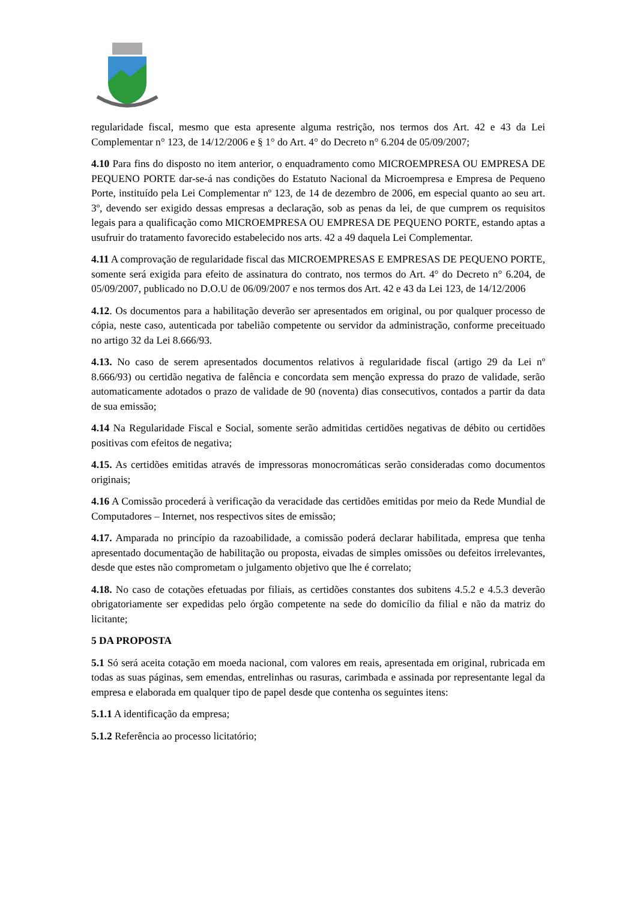regularidade fiscal, mesmo que esta apresente alguma restrição, nos termos dos Art. 42 e 43 da Lei Complementar n° 123, de 14/12/2006 e § 1° do Art. 4° do Decreto n° 6.204 de 05/09/2007;
4.10 Para fins do disposto no item anterior, o enquadramento como MICROEMPRESA OU EMPRESA DE PEQUENO PORTE dar-se-á nas condições do Estatuto Nacional da Microempresa e Empresa de Pequeno Porte, instituído pela Lei Complementar nº 123, de 14 de dezembro de 2006, em especial quanto ao seu art. 3º, devendo ser exigido dessas empresas a declaração, sob as penas da lei, de que cumprem os requisitos legais para a qualificação como MICROEMPRESA OU EMPRESA DE PEQUENO PORTE, estando aptas a usufruir do tratamento favorecido estabelecido nos arts. 42 a 49 daquela Lei Complementar.
4.11 A comprovação de regularidade fiscal das MICROEMPRESAS E EMPRESAS DE PEQUENO PORTE, somente será exigida para efeito de assinatura do contrato, nos termos do Art. 4° do Decreto n° 6.204, de 05/09/2007, publicado no D.O.U de 06/09/2007 e nos termos dos Art. 42 e 43 da Lei 123, de 14/12/2006
4.12. Os documentos para a habilitação deverão ser apresentados em original, ou por qualquer processo de cópia, neste caso, autenticada por tabelião competente ou servidor da administração, conforme preceituado no artigo 32 da Lei 8.666/93.
4.13. No caso de serem apresentados documentos relativos à regularidade fiscal (artigo 29 da Lei nº 8.666/93) ou certidão negativa de falência e concordata sem menção expressa do prazo de validade, serão automaticamente adotados o prazo de validade de 90 (noventa) dias consecutivos, contados a partir da data de sua emissão;
4.14 Na Regularidade Fiscal e Social, somente serão admitidas certidões negativas de débito ou certidões positivas com efeitos de negativa;
4.15. As certidões emitidas através de impressoras monocromáticas serão consideradas como documentos originais;
4.16 A Comissão procederá à verificação da veracidade das certidões emitidas por meio da Rede Mundial de Computadores – Internet, nos respectivos sites de emissão;
4.17. Amparada no princípio da razoabilidade, a comissão poderá declarar habilitada, empresa que tenha apresentado documentação de habilitação ou proposta, eivadas de simples omissões ou defeitos irrelevantes, desde que estes não comprometam o julgamento objetivo que lhe é correlato;
4.18. No caso de cotações efetuadas por filiais, as certidões constantes dos subitens 4.5.2 e 4.5.3 deverão obrigatoriamente ser expedidas pelo órgão competente na sede do domicílio da filial e não da matriz do licitante;
5 DA PROPOSTA
5.1 Só será aceita cotação em moeda nacional, com valores em reais, apresentada em original, rubricada em todas as suas páginas, sem emendas, entrelinhas ou rasuras, carimbada e assinada por representante legal da empresa e elaborada em qualquer tipo de papel desde que contenha os seguintes itens:
5.1.1 A identificação da empresa;
5.1.2 Referência ao processo licitatório;